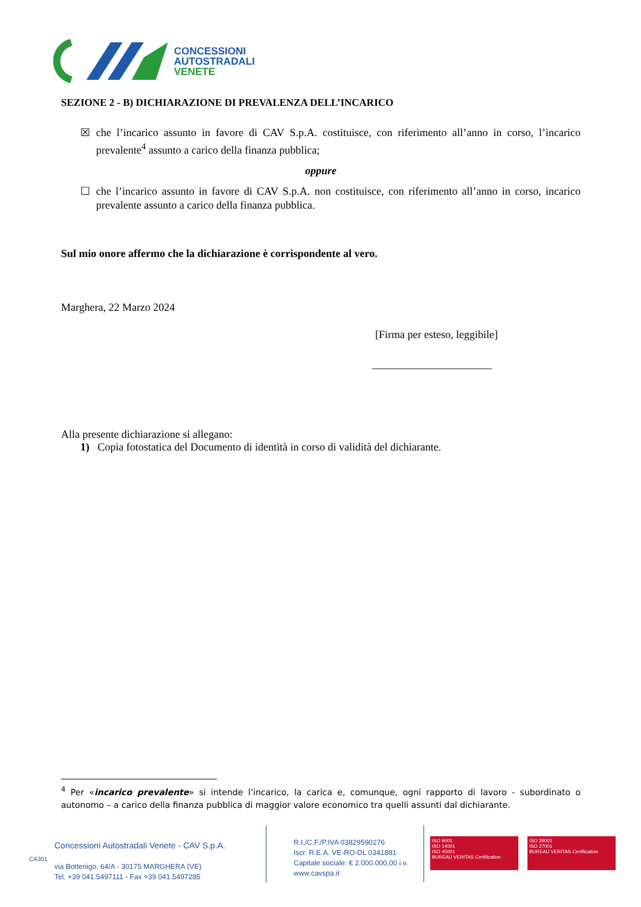CONCESSIONI
AUTOSTRADALI
VENETE
SEZIONE 2 - B) DICHIARAZIONE DI PREVALENZA DELL’INCARICO
☒ che l’incarico assunto in favore di CAV S.p.A. costituisce, con riferimento all’anno in corso, l’incarico prevalente<sup>4</sup> assunto a carico della finanza pubblica;
oppure
☐ che l’incarico assunto in favore di CAV S.p.A. non costituisce, con riferimento all’anno in corso, incarico prevalente assunto a carico della finanza pubblica.
Sul mio onore affermo che la dichiarazione è corrispondente al vero.
Marghera, 22 Marzo 2024
[Firma per esteso, leggibile]
______________________
Alla presente dichiarazione si allegano:
1) Copia fotostatica del Documento di identità in corso di validità del dichiarante.
<sup>4</sup> Per «incarico prevalente» si intende l’incarico, la carica e, comunque, ogni rapporto di lavoro - subordinato o autonomo – a carico della finanza pubblica di maggior valore economico tra quelli assunti dal dichiarante.
Concessioni Autostradali Venete - CAV S.p.A.
via Bottenigo, 64/A - 30175 MARGHERA (VE)
Tel. +39 041.5497111 - Fax +39 041.5497285
R.I./C.F./P.IVA 03829590276
Iscr. R.E.A. VE-RO-DL 0341881
Capitale sociale: € 2.000.000,00 i.v.
www.cavspa.it
ISO 9001
ISO 14001
ISO 45001
BUREAU VERITAS Certification
ISO 39001
ISO 27001
BUREAU VERITAS Certification
CA301